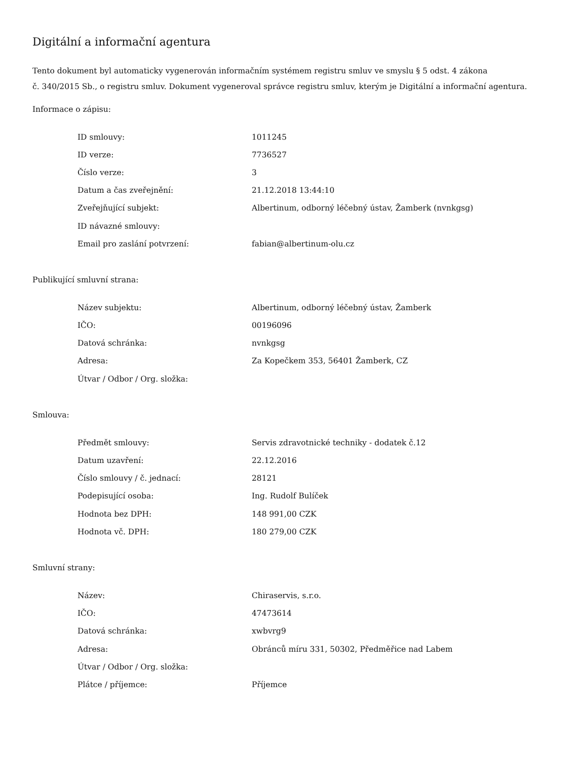Digitální a informační agentura
Tento dokument byl automaticky vygenerován informačním systémem registru smluv ve smyslu § 5 odst. 4 zákona
č. 340/2015 Sb., o registru smluv. Dokument vygeneroval správce registru smluv, kterým je Digitální a informační agentura.
Informace o zápisu:
| ID smlouvy: | 1011245 |
| ID verze: | 7736527 |
| Číslo verze: | 3 |
| Datum a čas zveřejnění: | 21.12.2018 13:44:10 |
| Zveřejňující subjekt: | Albertinum, odborný léčebný ústav, Žamberk (nvnkgsg) |
| ID návazné smlouvy: | |
| Email pro zaslání potvrzení: | fabian@albertinum-olu.cz |
Publikující smluvní strana:
| Název subjektu: | Albertinum, odborný léčebný ústav, Žamberk |
| IČO: | 00196096 |
| Datová schránka: | nvnkgsg |
| Adresa: | Za Kopečkem 353, 56401 Žamberk, CZ |
| Útvar / Odbor / Org. složka: | |
Smlouva:
| Předmět smlouvy: | Servis zdravotnické techniky - dodatek č.12 |
| Datum uzavření: | 22.12.2016 |
| Číslo smlouvy / č. jednací: | 28121 |
| Podepisující osoba: | Ing. Rudolf Bulíček |
| Hodnota bez DPH: | 148 991,00 CZK |
| Hodnota vč. DPH: | 180 279,00 CZK |
Smluvní strany:
| Název: | Chiraservis, s.r.o. |
| IČO: | 47473614 |
| Datová schránka: | xwbvrg9 |
| Adresa: | Obránců míru 331, 50302, Předměřice nad Labem |
| Útvar / Odbor / Org. složka: | |
| Plátce / příjemce: | Příjemce |